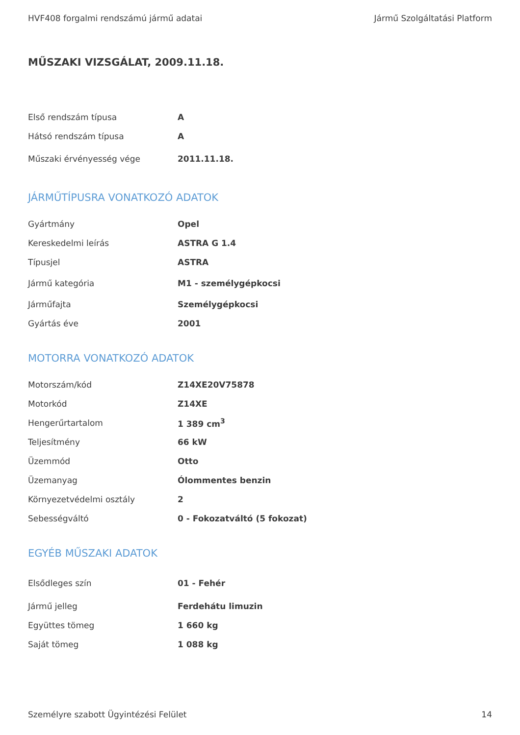HVF408 forgalmi rendszámú jármű adatai Jármű Szolgáltatási Platform
MŰSZAKI VIZSGÁLAT, 2009.11.18.
| Első rendszám típusa | A |
| Hátsó rendszám típusa | A |
| Műszaki érvényesség vége | 2011.11.18. |
JÁRMŰTÍPUSRA VONATKOZÓ ADATOK
| Gyártmány | Opel |
| Kereskedelmi leírás | ASTRA G 1.4 |
| Típusjel | ASTRA |
| Jármű kategória | M1 - személygépkocsi |
| Járműfajta | Személygépkocsi |
| Gyártás éve | 2001 |
MOTORRA VONATKOZÓ ADATOK
| Motorszám/kód | Z14XE20V75878 |
| Motorkód | Z14XE |
| Hengerűrtartalom | 1 389 cm<sup>3</sup> |
| Teljesítmény | 66 kW |
| Üzemmód | Otto |
| Üzemanyag | Ólommentes benzin |
| Környezetvédelmi osztály | 2 |
| Sebességváltó | 0 - Fokozatváltó (5 fokozat) |
EGYÉB MŰSZAKI ADATOK
| Elsődleges szín | 01 - Fehér |
| Jármű jelleg | Ferdehátu limuzin |
| Együttes tömeg | 1 660 kg |
| Saját tömeg | 1 088 kg |
Személyre szabott Ügyintézési Felület 14